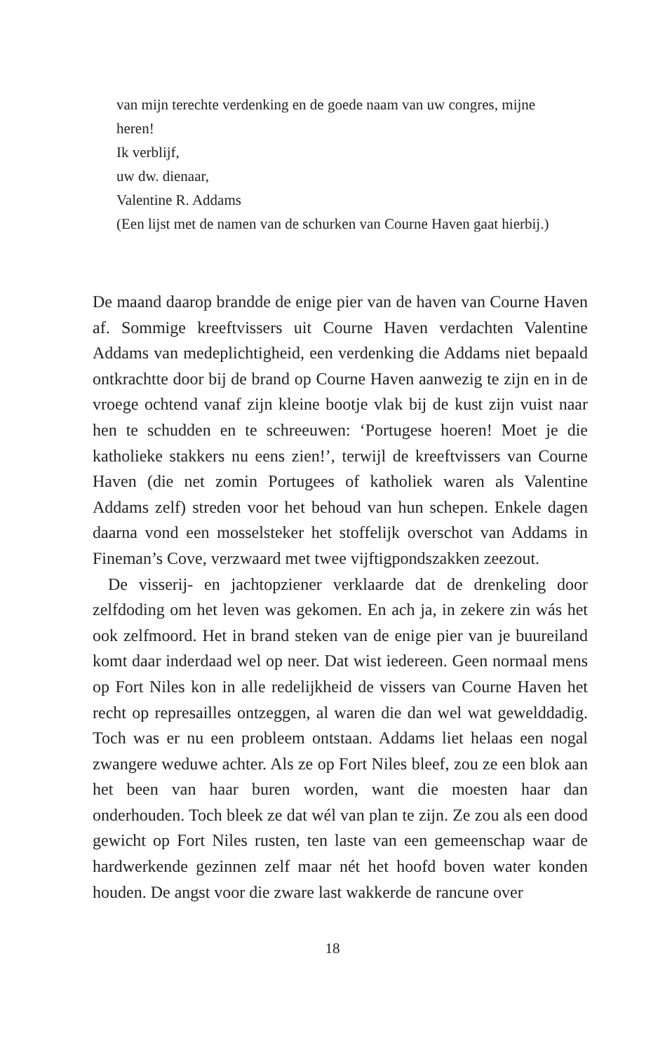van mijn terechte verdenking en de goede naam van uw congres, mijne heren!
Ik verblijf,
uw dw. dienaar,
Valentine R. Addams
(Een lijst met de namen van de schurken van Courne Haven gaat hierbij.)
De maand daarop brandde de enige pier van de haven van Courne Haven af. Sommige kreeftvissers uit Courne Haven verdachten Valentine Addams van medeplichtigheid, een verdenking die Addams niet bepaald ontkrachtte door bij de brand op Courne Haven aanwezig te zijn en in de vroege ochtend vanaf zijn kleine bootje vlak bij de kust zijn vuist naar hen te schudden en te schreeuwen: ‘Portugese hoeren! Moet je die katholieke stakkers nu eens zien!’, terwijl de kreeftvissers van Courne Haven (die net zomin Portugees of katholiek waren als Valentine Addams zelf) streden voor het behoud van hun schepen. Enkele dagen daarna vond een mosselsteker het stoffelijk overschot van Addams in Fineman’s Cove, verzwaard met twee vijftigpondszakken zeezout.
De visserij- en jachtopziener verklaarde dat de drenkeling door zelfdoding om het leven was gekomen. En ach ja, in zekere zin wás het ook zelfmoord. Het in brand steken van de enige pier van je buureiland komt daar inderdaad wel op neer. Dat wist iedereen. Geen normaal mens op Fort Niles kon in alle redelijkheid de vissers van Courne Haven het recht op represailles ontzeggen, al waren die dan wel wat gewelddadig. Toch was er nu een probleem ontstaan. Addams liet helaas een nogal zwangere weduwe achter. Als ze op Fort Niles bleef, zou ze een blok aan het been van haar buren worden, want die moesten haar dan onderhouden. Toch bleek ze dat wél van plan te zijn. Ze zou als een dood gewicht op Fort Niles rusten, ten laste van een gemeenschap waar de hardwerkende gezinnen zelf maar nét het hoofd boven water konden houden. De angst voor die zware last wakkerde de rancune over
18